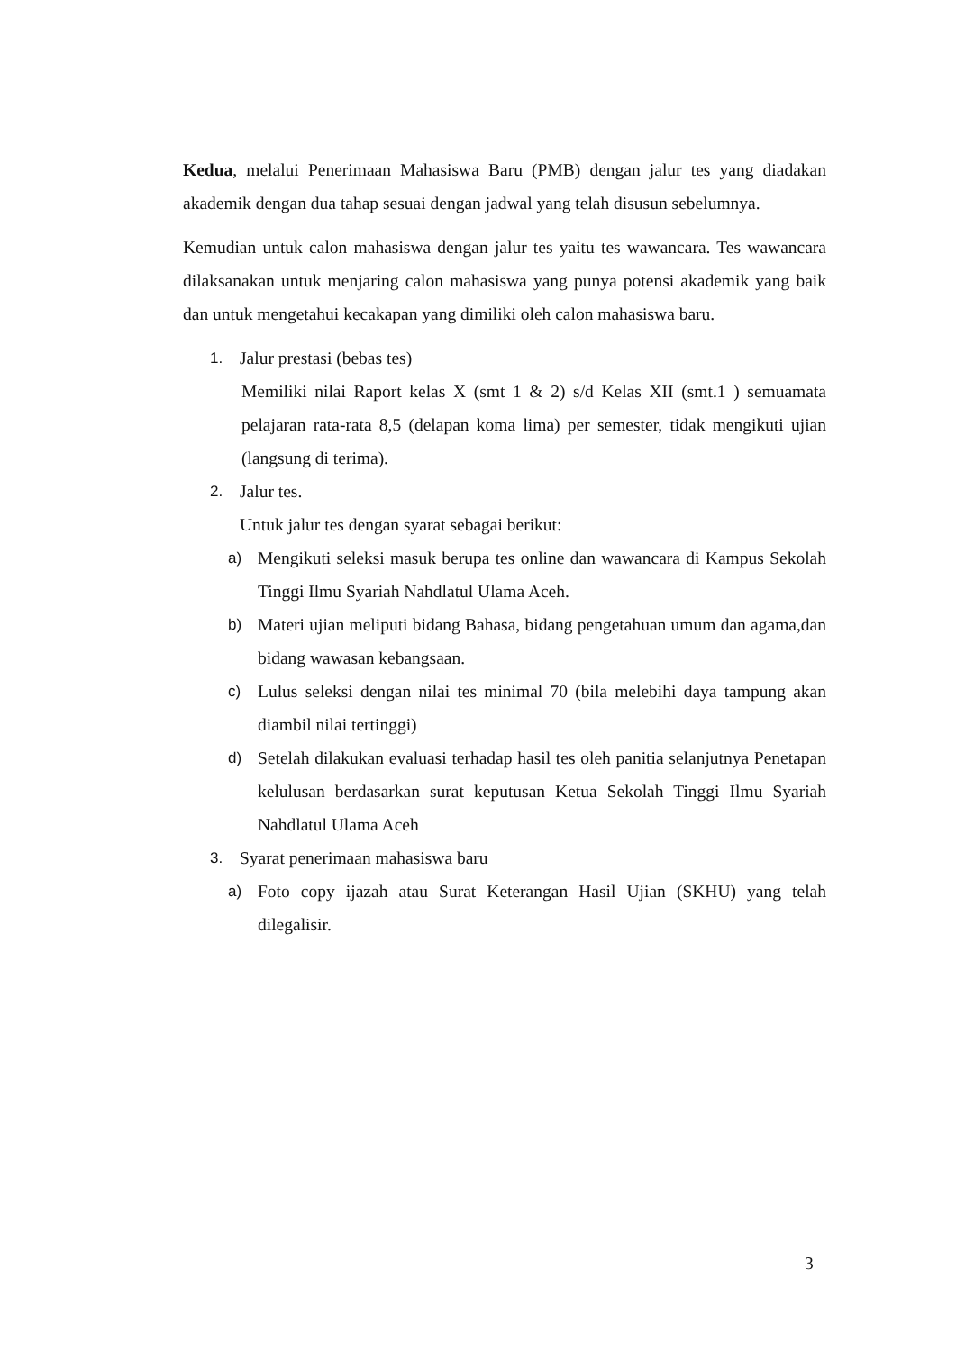Kedua, melalui Penerimaan Mahasiswa Baru (PMB) dengan jalur tes yang diadakan akademik dengan dua tahap sesuai dengan jadwal yang telah disusun sebelumnya.
Kemudian untuk calon mahasiswa dengan jalur tes yaitu tes wawancara. Tes wawancara dilaksanakan untuk menjaring calon mahasiswa yang punya potensi akademik yang baik dan untuk mengetahui kecakapan yang dimiliki oleh calon mahasiswa baru.
1. Jalur prestasi (bebas tes)
Memiliki nilai Raport kelas X (smt 1 & 2) s/d Kelas XII (smt.1 ) semuamata pelajaran rata-rata 8,5 (delapan koma lima) per semester, tidak mengikuti ujian (langsung di terima).
2. Jalur tes.
Untuk jalur tes dengan syarat sebagai berikut:
a) Mengikuti seleksi masuk berupa tes online dan wawancara di Kampus Sekolah Tinggi Ilmu Syariah Nahdlatul Ulama Aceh.
b) Materi ujian meliputi bidang Bahasa, bidang pengetahuan umum dan agama,dan bidang wawasan kebangsaan.
c) Lulus seleksi dengan nilai tes minimal 70 (bila melebihi daya tampung akan diambil nilai tertinggi)
d) Setelah dilakukan evaluasi terhadap hasil tes oleh panitia selanjutnya Penetapan kelulusan berdasarkan surat keputusan Ketua Sekolah Tinggi Ilmu Syariah Nahdlatul Ulama Aceh
3. Syarat penerimaan mahasiswa baru
a) Foto copy ijazah atau Surat Keterangan Hasil Ujian (SKHU) yang telah dilegalisir.
3